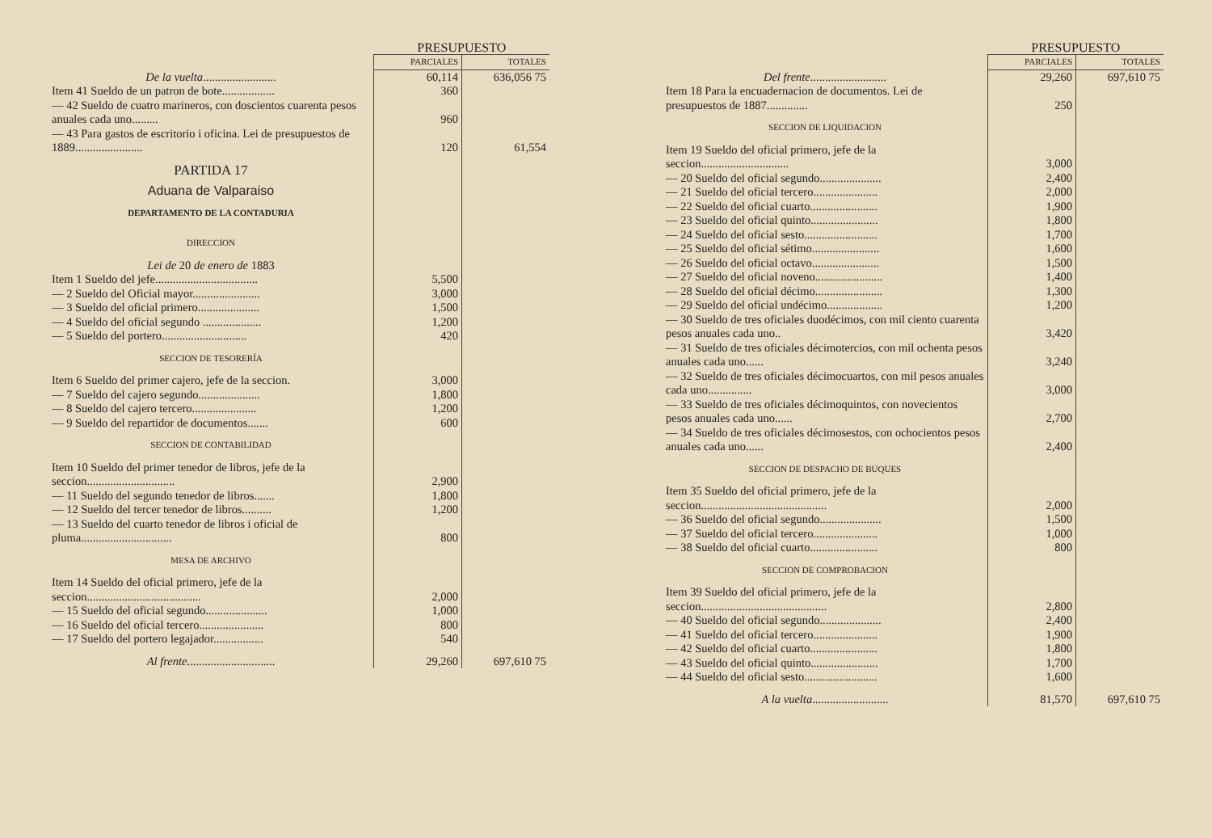| | PRESUPUESTO | |
| | PARCIALES | TOTALES |
| De la vuelta ......................... | 60,114 | 636,056 75 |
| Item 41 Sueldo de un patron de bote.................. | 360 | |
| — 42 Sueldo de cuatro marineros, con doscientos cuarenta pesos anuales cada uno......... | 960 | |
| — 43 Para gastos de escritorio i oficina. Lei de presupuestos de 1889....................... | 120 | 61,554 |
| PARTIDA 17 | | |
| Aduana de Valparaiso | | |
| DEPARTAMENTO DE LA CONTADURIA | | |
| DIRECCION | | |
| Lei de 20 de enero de 1883 | | |
| Item 1 Sueldo del jefe................................... | 5,500 | |
| — 2 Sueldo del Oficial mayor....................... | 3,000 | |
| — 3 Sueldo del oficial primero..................... | 1,500 | |
| — 4 Sueldo del oficial segundo .................... | 1,200 | |
| — 5 Sueldo del portero............................. | 420 | |
| SECCION DE TESORERÍA | | |
| Item 6 Sueldo del primer cajero, jefe de la seccion. | 3,000 | |
| — 7 Sueldo del cajero segundo..................... | 1,800 | |
| — 8 Sueldo del cajero tercero...................... | 1,200 | |
| — 9 Sueldo del repartidor de documentos....... | 600 | |
| SECCION DE CONTABILIDAD | | |
| Item 10 Sueldo del primer tenedor de libros, jefe de la seccion.............................. | 2,900 | |
| — 11 Sueldo del segundo tenedor de libros....... | 1,800 | |
| — 12 Sueldo del tercer tenedor de libros.......... | 1,200 | |
| — 13 Sueldo del cuarto tenedor de libros i oficial de pluma............................... | 800 | |
| MESA DE ARCHIVO | | |
| Item 14 Sueldo del oficial primero, jefe de la seccion....................................... | 2,000 | |
| — 15 Sueldo del oficial segundo..................... | 1,000 | |
| — 16 Sueldo del oficial tercero...................... | 800 | |
| — 17 Sueldo del portero legajador................. | 540 | |
| Al frente .............................. | 29,260 | 697,610 75 |
| | PRESUPUESTO | |
| | PARCIALES | TOTALES |
| Del frente .......................... | 29,260 | 697,610 75 |
| Item 18 Para la encuadernacion de documentos. Lei de presupuestos de 1887.............. | 250 | |
| SECCION DE LIQUIDACION | | |
| Item 19 Sueldo del oficial primero, jefe de la seccion.............................. | 3,000 | |
| — 20 Sueldo del oficial segundo..................... | 2,400 | |
| — 21 Sueldo del oficial tercero...................... | 2,000 | |
| — 22 Sueldo del oficial cuarto....................... | 1,900 | |
| — 23 Sueldo del oficial quinto....................... | 1,800 | |
| — 24 Sueldo del oficial sesto......................... | 1,700 | |
| — 25 Sueldo del oficial sétimo....................... | 1,600 | |
| — 26 Sueldo del oficial octavo....................... | 1,500 | |
| — 27 Sueldo del oficial noveno....................... | 1,400 | |
| — 28 Sueldo del oficial décimo....................... | 1,300 | |
| — 29 Sueldo del oficial undécimo................... | 1,200 | |
| — 30 Sueldo de tres oficiales duodécimos, con mil ciento cuarenta pesos anuales cada uno.. | 3,420 | |
| — 31 Sueldo de tres oficiales décimotercios, con mil ochenta pesos anuales cada uno...... | 3,240 | |
| — 32 Sueldo de tres oficiales décimocuartos, con mil pesos anuales cada uno............... | 3,000 | |
| — 33 Sueldo de tres oficiales décimoquintos, con novecientos pesos anuales cada uno...... | 2,700 | |
| — 34 Sueldo de tres oficiales décimosestos, con ochocientos pesos anuales cada uno...... | 2,400 | |
| SECCION DE DESPACHO DE BUQUES | | |
| Item 35 Sueldo del oficial primero, jefe de la seccion........................................... | 2,000 | |
| — 36 Sueldo del oficial segundo..................... | 1,500 | |
| — 37 Sueldo del oficial tercero...................... | 1,000 | |
| — 38 Sueldo del oficial cuarto....................... | 800 | |
| SECCION DE COMPROBACION | | |
| Item 39 Sueldo del oficial primero, jefe de la seccion........................................... | 2,800 | |
| — 40 Sueldo del oficial segundo..................... | 2,400 | |
| — 41 Sueldo del oficial tercero...................... | 1,900 | |
| — 42 Sueldo del oficial cuarto....................... | 1,800 | |
| — 43 Sueldo del oficial quinto....................... | 1,700 | |
| — 44 Sueldo del oficial sesto......................... | 1,600 | |
| A la vuelta .......................... | 81,570 | 697,610 75 |